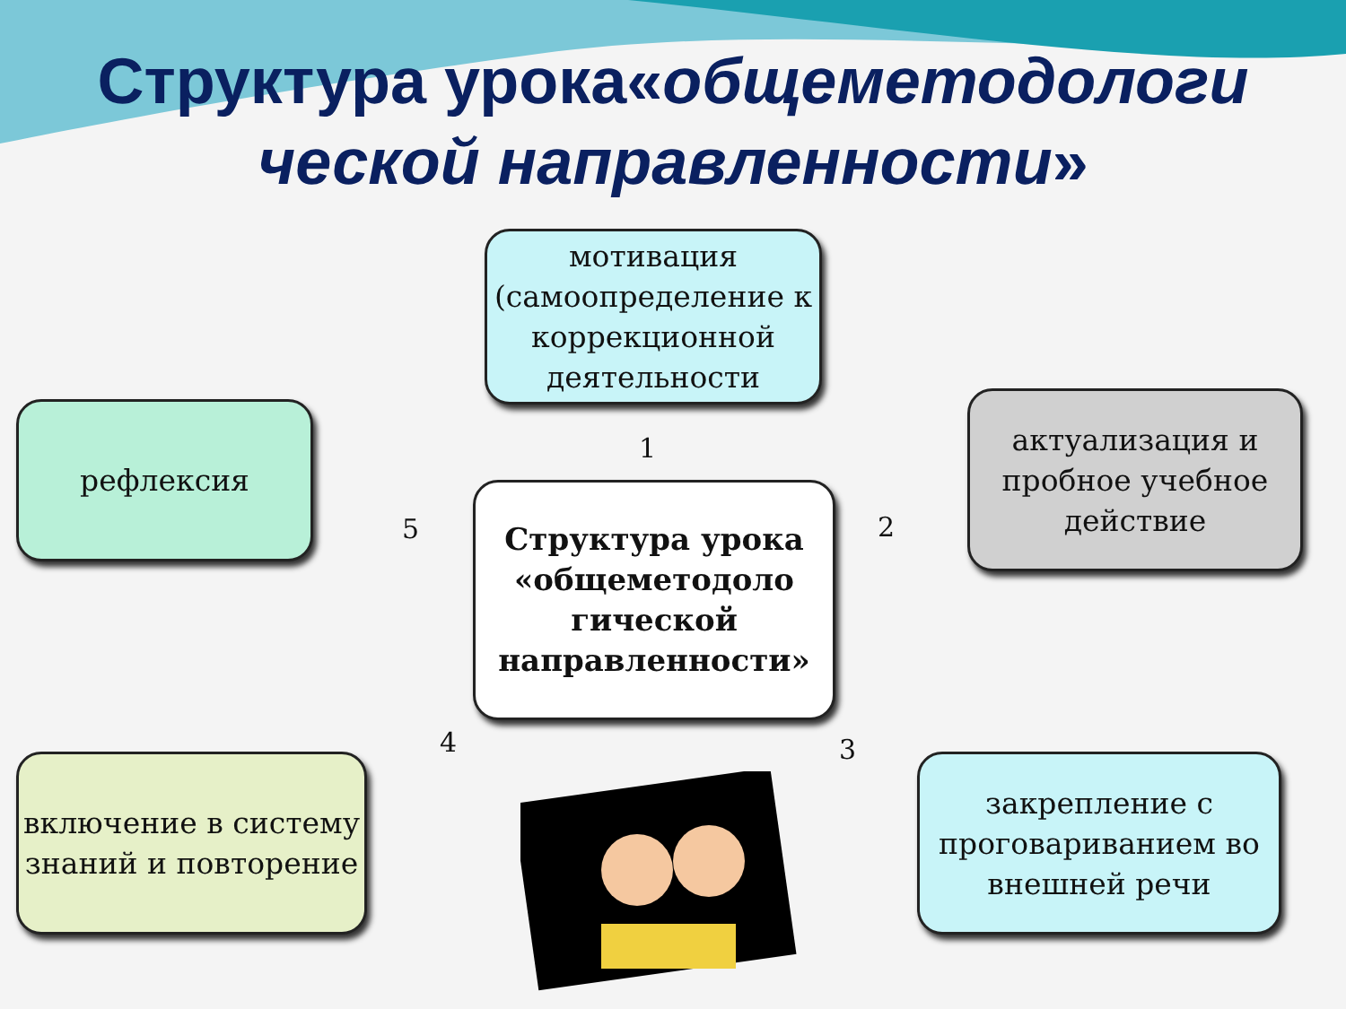Структура урока«общеметодологи ческой направленности»
мотивация (самоопределение к коррекционной деятельности
рефлексия
актуализация и пробное учебное действие
Структура урока «общеметодоло гической направленности»
включение в систему знаний и повторение
закрепление с проговариванием во внешней речи
1
2
3
4
5